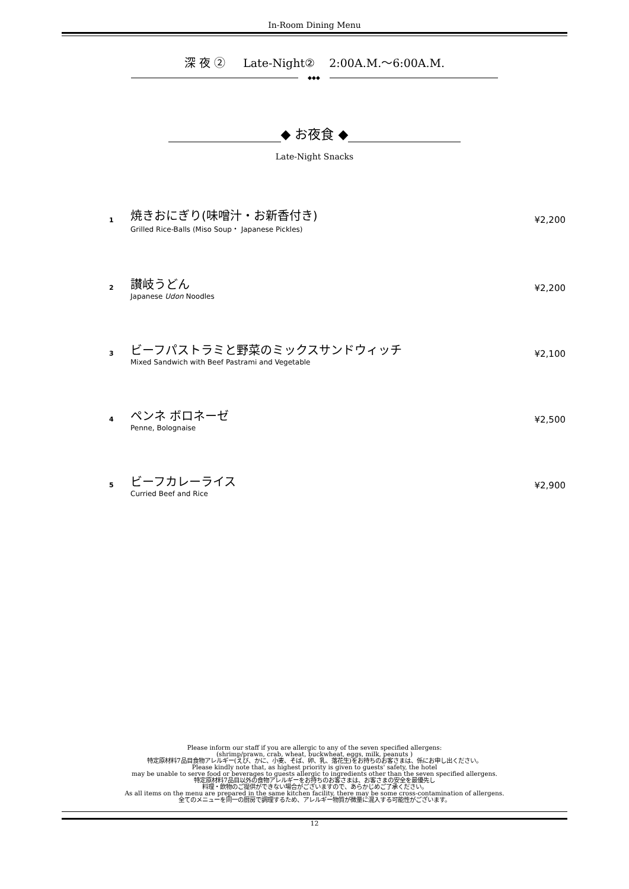In-Room Dining Menu
深 夜 ② Late-Night② 2:00A.M.～6:00A.M.
◆◆◆
◆ お夜食 ◆
Late-Night Snacks
1
焼きおにぎり(味噌汁・お新香付き)
Grilled Rice-Balls (Miso Soup・ Japanese Pickles)
¥2,200
2
讃岐うどん
Japanese Udon Noodles
¥2,200
3
ビーフパストラミと野菜のミックスサンドウィッチ
Mixed Sandwich with Beef Pastrami and Vegetable
¥2,100
4
ペンネ ボロネーゼ
Penne, Bolognaise
¥2,500
5
ビーフカレーライス
Curried Beef and Rice
¥2,900
Please inform our staff if you are allergic to any of the seven specified allergens:
(shrimp/prawn, crab, wheat, buckwheat, eggs, milk, peanuts )
特定原材料7品目食物アレルギー(えび、かに、小麦、そば、卵、乳、落花生)をお持ちのお客さまは、係にお申し出ください。
Please kindly note that, as highest priority is given to guests' safety, the hotel
may be unable to serve food or beverages to guests allergic to ingredients other than the seven specified allergens.
特定原材料7品目以外の食物アレルギーをお持ちのお客さまは、お客さまの安全を最優先し
料理・飲物のご提供ができない場合がございますので、あらかじめご了承ください。
As all items on the menu are prepared in the same kitchen facility, there may be some cross-contamination of allergens.
全てのメニューを同一の厨房で調理するため、アレルギー物質が微量に混入する可能性がございます。
12